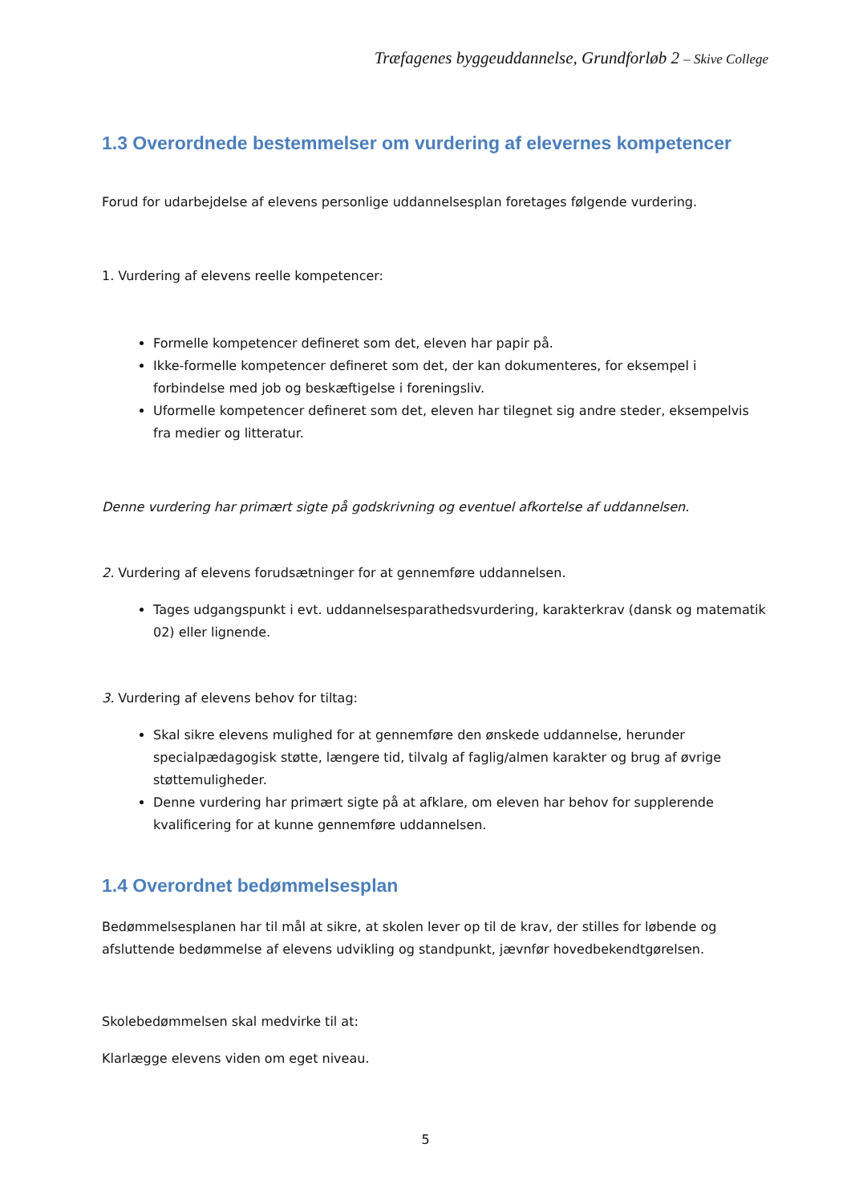Træfagenes byggeuddannelse, Grundforløb 2 – Skive College
1.3 Overordnede bestemmelser om vurdering af elevernes kompetencer
Forud for udarbejdelse af elevens personlige uddannelsesplan foretages følgende vurdering.
1. Vurdering af elevens reelle kompetencer:
Formelle kompetencer defineret som det, eleven har papir på.
Ikke-formelle kompetencer defineret som det, der kan dokumenteres, for eksempel i forbindelse med job og beskæftigelse i foreningsliv.
Uformelle kompetencer defineret som det, eleven har tilegnet sig andre steder, eksempelvis fra medier og litteratur.
Denne vurdering har primært sigte på godskrivning og eventuel afkortelse af uddannelsen.
2. Vurdering af elevens forudsætninger for at gennemføre uddannelsen.
Tages udgangspunkt i evt. uddannelsesparathedsvurdering, karakterkrav (dansk og matematik 02) eller lignende.
3. Vurdering af elevens behov for tiltag:
Skal sikre elevens mulighed for at gennemføre den ønskede uddannelse, herunder specialpædagogisk støtte, længere tid, tilvalg af faglig/almen karakter og brug af øvrige støttemuligheder.
Denne vurdering har primært sigte på at afklare, om eleven har behov for supplerende kvalificering for at kunne gennemføre uddannelsen.
1.4 Overordnet bedømmelsesplan
Bedømmelsesplanen har til mål at sikre, at skolen lever op til de krav, der stilles for løbende og afsluttende bedømmelse af elevens udvikling og standpunkt, jævnfør hovedbekendtgørelsen.
Skolebedømmelsen skal medvirke til at:
Klarlægge elevens viden om eget niveau.
5